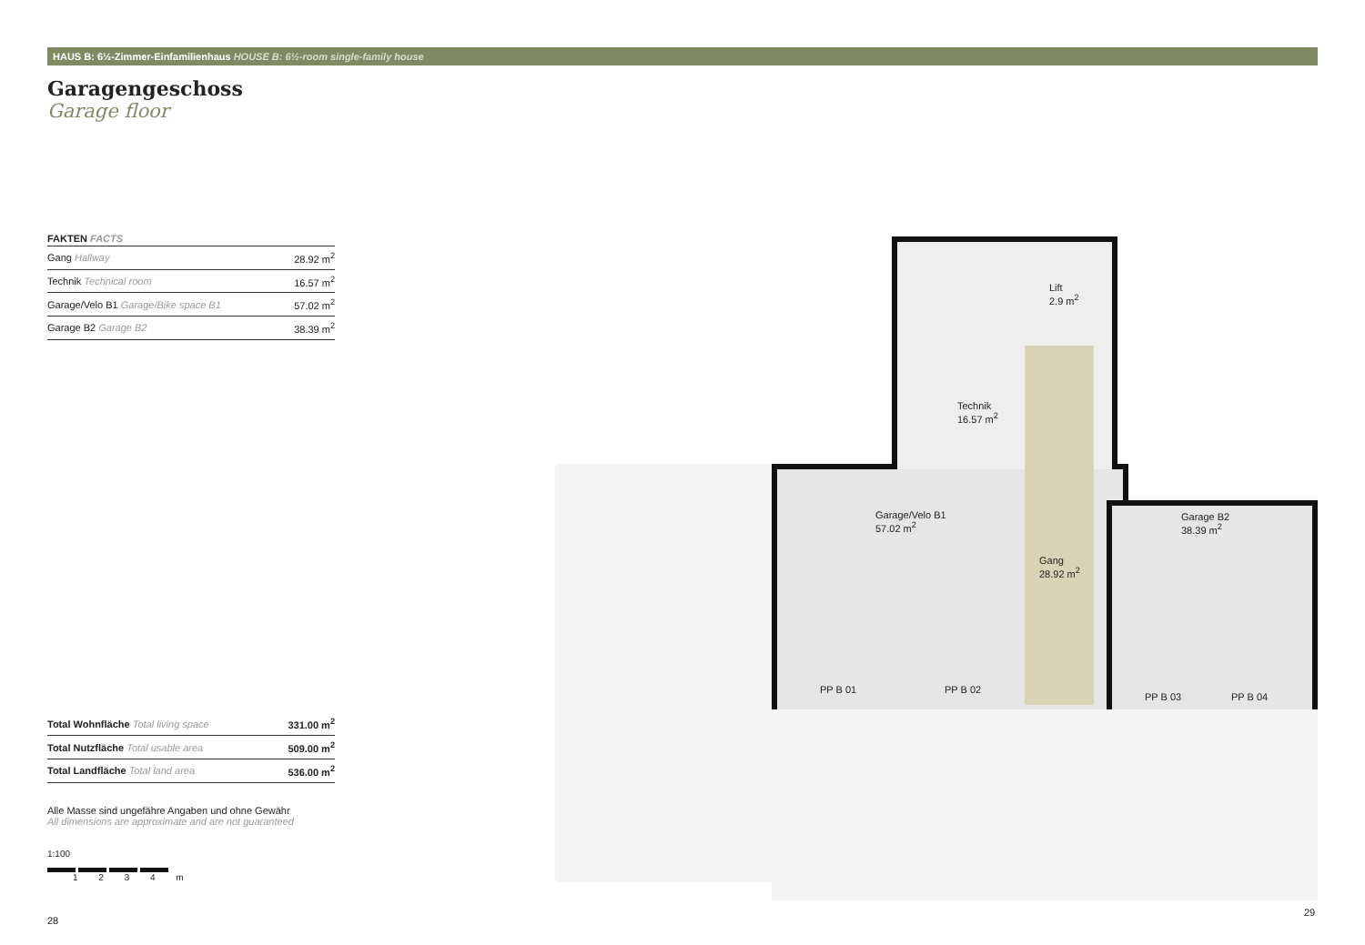HAUS B: 6½-Zimmer-Einfamilienhaus HOUSE B: 6½-room single-family house
Garagengeschoss
Garage floor
| FAKTEN FACTS | |
| --- | --- |
| Gang Hallway | 28.92 m<sup>2</sup> |
| Technik Technical room | 16.57 m<sup>2</sup> |
| Garage/Velo B1 Garage/Bike space B1 | 57.02 m<sup>2</sup> |
| Garage B2 Garage B2 | 38.39 m<sup>2</sup> |
| Total Wohnfläche Total living space | 331.00 m<sup>2</sup> |
| Total Nutzfläche Total usable area | 509.00 m<sup>2</sup> |
| Total Landfläche Total land area | 536.00 m<sup>2</sup> |
Alle Masse sind ungefähre Angaben und ohne Gewähr
All dimensions are approximate and are not guaranteed
1:100
1 2 3 4 m
28
Lift
2.9 m<sup>2</sup>
Technik
16.57 m<sup>2</sup>
Garage/Velo B1
57.02 m<sup>2</sup>
Gang
28.92 m<sup>2</sup>
Garage B2
38.39 m<sup>2</sup>
PP B 01 PP B 02
PP B 03 PP B 04
29